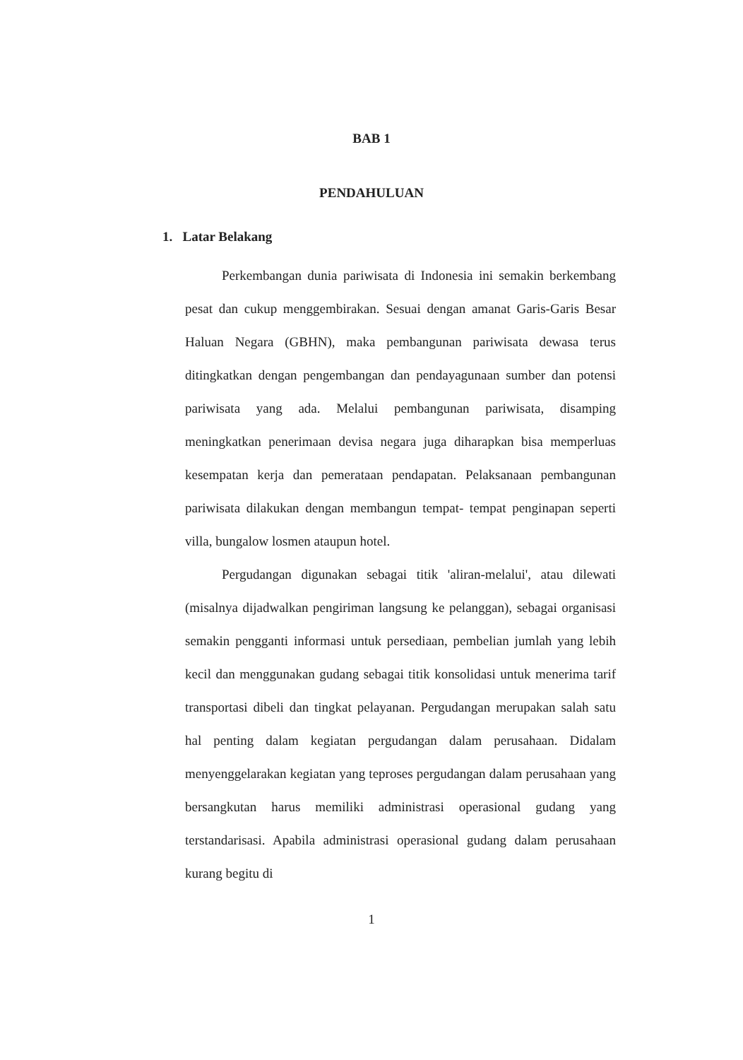BAB 1
PENDAHULUAN
1. Latar Belakang
Perkembangan dunia pariwisata di Indonesia ini semakin berkembang pesat dan cukup menggembirakan. Sesuai dengan amanat Garis-Garis Besar Haluan Negara (GBHN), maka pembangunan pariwisata dewasa terus ditingkatkan dengan pengembangan dan pendayagunaan sumber dan potensi pariwisata yang ada. Melalui pembangunan pariwisata, disamping meningkatkan penerimaan devisa negara juga diharapkan bisa memperluas kesempatan kerja dan pemerataan pendapatan. Pelaksanaan pembangunan pariwisata dilakukan dengan membangun tempat- tempat penginapan seperti villa, bungalow losmen ataupun hotel.
Pergudangan digunakan sebagai titik 'aliran-melalui', atau dilewati (misalnya dijadwalkan pengiriman langsung ke pelanggan), sebagai organisasi semakin pengganti informasi untuk persediaan, pembelian jumlah yang lebih kecil dan menggunakan gudang sebagai titik konsolidasi untuk menerima tarif transportasi dibeli dan tingkat pelayanan. Pergudangan merupakan salah satu hal penting dalam kegiatan pergudangan dalam perusahaan. Didalam menyenggelarakan kegiatan yang teproses pergudangan dalam perusahaan yang bersangkutan harus memiliki administrasi operasional gudang yang terstandarisasi. Apabila administrasi operasional gudang dalam perusahaan kurang begitu di
1